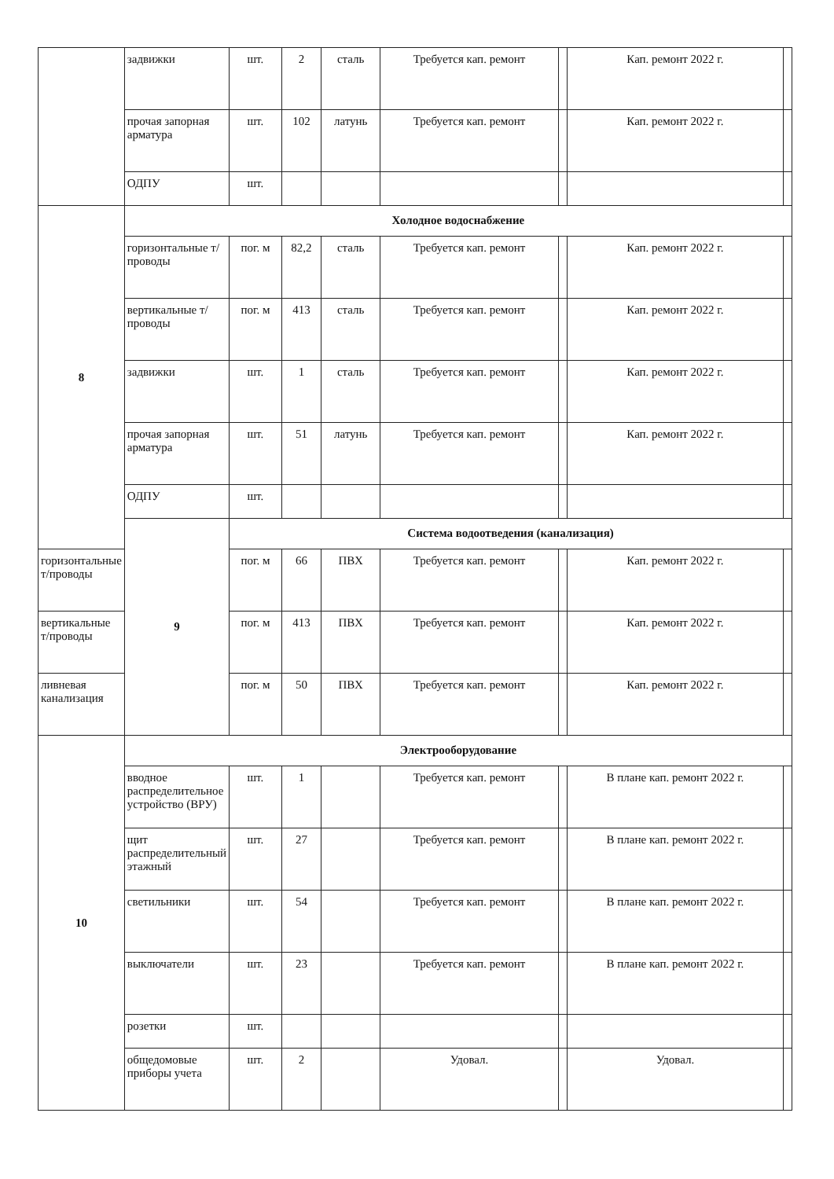| | задвижки | шт. | 2 | сталь | Требуется кап. ремонт | | Кап. ремонт 2022 г. | |
| | прочая запорная арматура | шт. | 102 | латунь | Требуется кап. ремонт | | Кап. ремонт 2022 г. | |
| | ОДПУ | шт. | | | | | | |
| 8 | Холодное водоснабжение | | | | | | | |
| | горизонтальные т/проводы | пог. м | 82,2 | сталь | Требуется кап. ремонт | | Кап. ремонт 2022 г. | |
| | вертикальные т/проводы | пог. м | 413 | сталь | Требуется кап. ремонт | | Кап. ремонт 2022 г. | |
| | задвижки | шт. | 1 | сталь | Требуется кап. ремонт | | Кап. ремонт 2022 г. | |
| | прочая запорная арматура | шт. | 51 | латунь | Требуется кап. ремонт | | Кап. ремонт 2022 г. | |
| | ОДПУ | шт. | | | | | | |
| | 9 | Система водоотведения (канализация) | | | | | | |
| горизонтальные т/проводы | | пог. м | 66 | ПВХ | Требуется кап. ремонт | | Кап. ремонт 2022 г. | |
| вертикальные т/проводы | | пог. м | 413 | ПВХ | Требуется кап. ремонт | | Кап. ремонт 2022 г. | |
| ливневая канализация | | пог. м | 50 | ПВХ | Требуется кап. ремонт | | Кап. ремонт 2022 г. | |
| 10 | Электрооборудование | | | | | | | |
| | вводное распределительное устройство (ВРУ) | шт. | 1 | | Требуется кап. ремонт | | В плане кап. ремонт 2022 г. | |
| | щит распределительный этажный | шт. | 27 | | Требуется кап. ремонт | | В плане кап. ремонт 2022 г. | |
| | светильники | шт. | 54 | | Требуется кап. ремонт | | В плане кап. ремонт 2022 г. | |
| | выключатели | шт. | 23 | | Требуется кап. ремонт | | В плане кап. ремонт 2022 г. | |
| | розетки | шт. | | | | | | |
| | общедомовые приборы учета | шт. | 2 | | Удовал. | | Удовал. | |